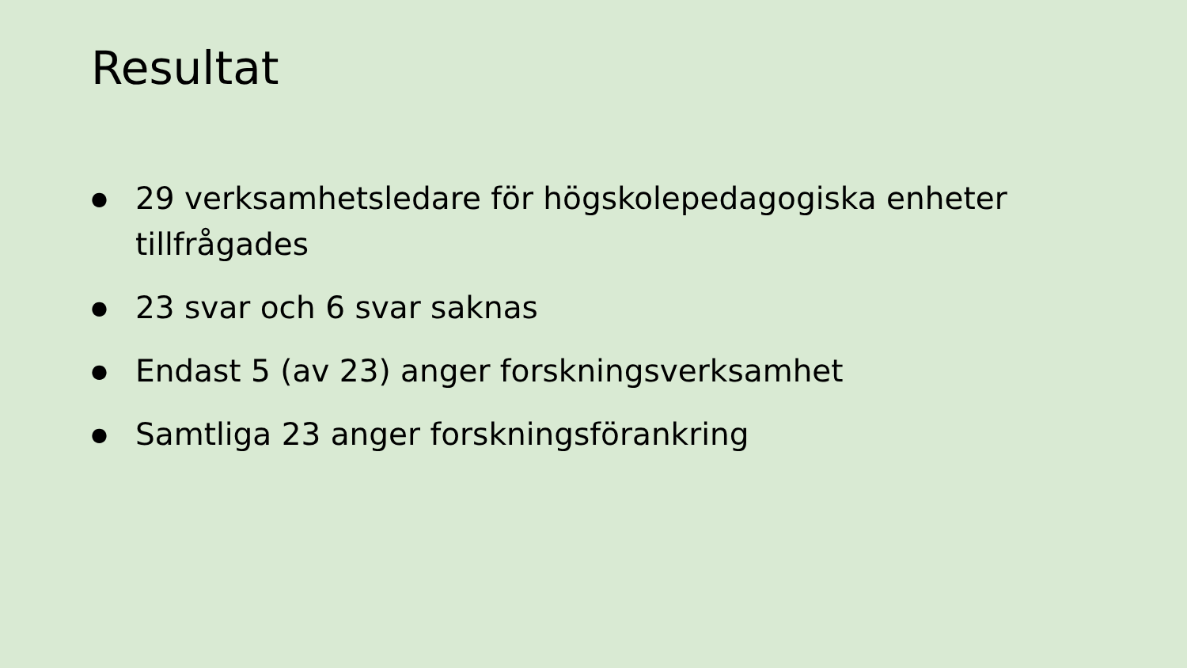Resultat
● 29 verksamhetsledare för högskolepedagogiska enheter tillfrågades
● 23 svar och 6 svar saknas
● Endast 5 (av 23) anger forskningsverksamhet
● Samtliga 23 anger forskningsförankring